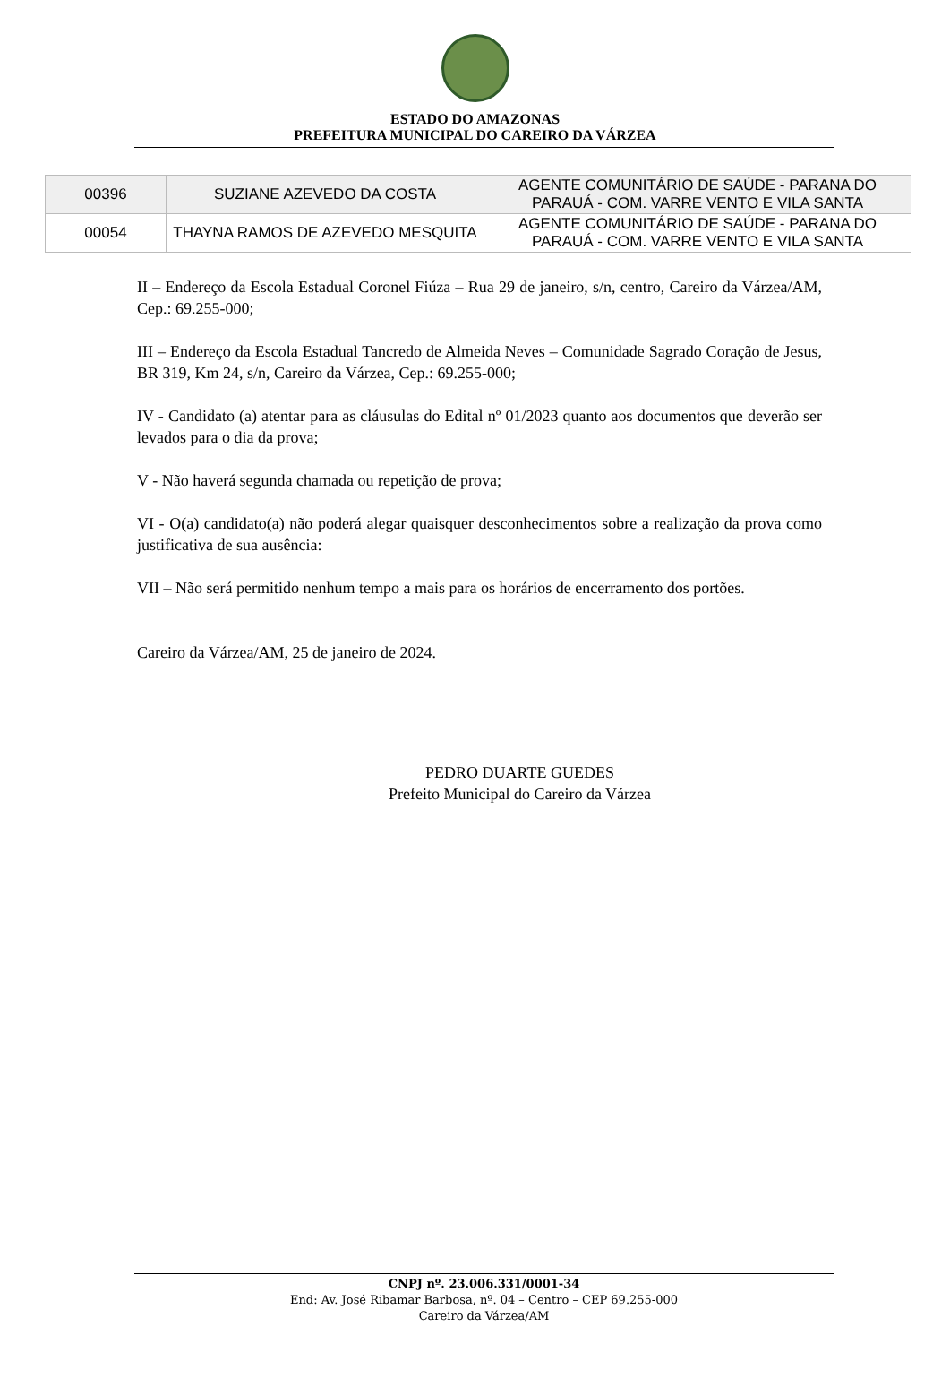ESTADO DO AMAZONAS
PREFEITURA MUNICIPAL DO CAREIRO DA VÁRZEA
| 00396 | SUZIANE AZEVEDO DA COSTA | AGENTE COMUNITÁRIO DE SAÚDE - PARANA DO PARAUÁ - COM. VARRE VENTO E VILA SANTA |
| 00054 | THAYNA RAMOS DE AZEVEDO MESQUITA | AGENTE COMUNITÁRIO DE SAÚDE - PARANA DO PARAUÁ - COM. VARRE VENTO E VILA SANTA |
II – Endereço da Escola Estadual Coronel Fiúza – Rua 29 de janeiro, s/n, centro, Careiro da Várzea/AM, Cep.: 69.255-000;
III – Endereço da Escola Estadual Tancredo de Almeida Neves – Comunidade Sagrado Coração de Jesus, BR 319, Km 24, s/n, Careiro da Várzea, Cep.: 69.255-000;
IV - Candidato (a) atentar para as cláusulas do Edital nº 01/2023 quanto aos documentos que deverão ser levados para o dia da prova;
V - Não haverá segunda chamada ou repetição de prova;
VI - O(a) candidato(a) não poderá alegar quaisquer desconhecimentos sobre a realização da prova como justificativa de sua ausência:
VII – Não será permitido nenhum tempo a mais para os horários de encerramento dos portões.
Careiro da Várzea/AM, 25 de janeiro de 2024.
PEDRO DUARTE GUEDES
Prefeito Municipal do Careiro da Várzea
CNPJ nº. 23.006.331/0001-34
End: Av. José Ribamar Barbosa, nº. 04 – Centro – CEP 69.255-000
Careiro da Várzea/AM